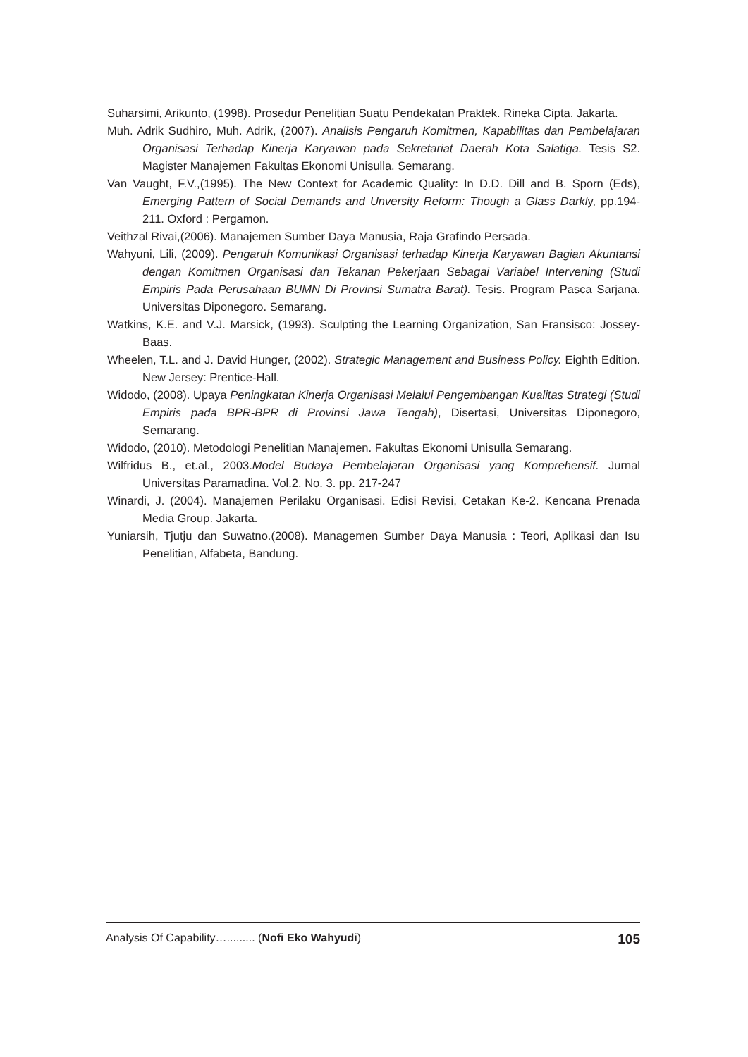Suharsimi, Arikunto, (1998). Prosedur Penelitian Suatu Pendekatan Praktek. Rineka Cipta. Jakarta.
Muh. Adrik Sudhiro, Muh. Adrik, (2007). Analisis Pengaruh Komitmen, Kapabilitas dan Pembelajaran Organisasi Terhadap Kinerja Karyawan pada Sekretariat Daerah Kota Salatiga. Tesis S2. Magister Manajemen Fakultas Ekonomi Unisulla. Semarang.
Van Vaught, F.V.,(1995). The New Context for Academic Quality: In D.D. Dill and B. Sporn (Eds), Emerging Pattern of Social Demands and Unversity Reform: Though a Glass Darkly, pp.194-211. Oxford : Pergamon.
Veithzal Rivai,(2006). Manajemen Sumber Daya Manusia, Raja Grafindo Persada.
Wahyuni, Lili, (2009). Pengaruh Komunikasi Organisasi terhadap Kinerja Karyawan Bagian Akuntansi dengan Komitmen Organisasi dan Tekanan Pekerjaan Sebagai Variabel Intervening (Studi Empiris Pada Perusahaan BUMN Di Provinsi Sumatra Barat). Tesis. Program Pasca Sarjana. Universitas Diponegoro. Semarang.
Watkins, K.E. and V.J. Marsick, (1993). Sculpting the Learning Organization, San Fransisco: Jossey-Baas.
Wheelen, T.L. and J. David Hunger, (2002). Strategic Management and Business Policy. Eighth Edition. New Jersey: Prentice-Hall.
Widodo, (2008). Upaya Peningkatan Kinerja Organisasi Melalui Pengembangan Kualitas Strategi (Studi Empiris pada BPR-BPR di Provinsi Jawa Tengah), Disertasi, Universitas Diponegoro, Semarang.
Widodo, (2010). Metodologi Penelitian Manajemen. Fakultas Ekonomi Unisulla Semarang.
Wilfridus B., et.al., 2003.Model Budaya Pembelajaran Organisasi yang Komprehensif. Jurnal Universitas Paramadina. Vol.2. No. 3. pp. 217-247
Winardi, J. (2004). Manajemen Perilaku Organisasi. Edisi Revisi, Cetakan Ke-2. Kencana Prenada Media Group. Jakarta.
Yuniarsih, Tjutju dan Suwatno.(2008). Managemen Sumber Daya Manusia : Teori, Aplikasi dan Isu Penelitian, Alfabeta, Bandung.
Analysis Of Capability…......... (Nofi Eko Wahyudi) 105